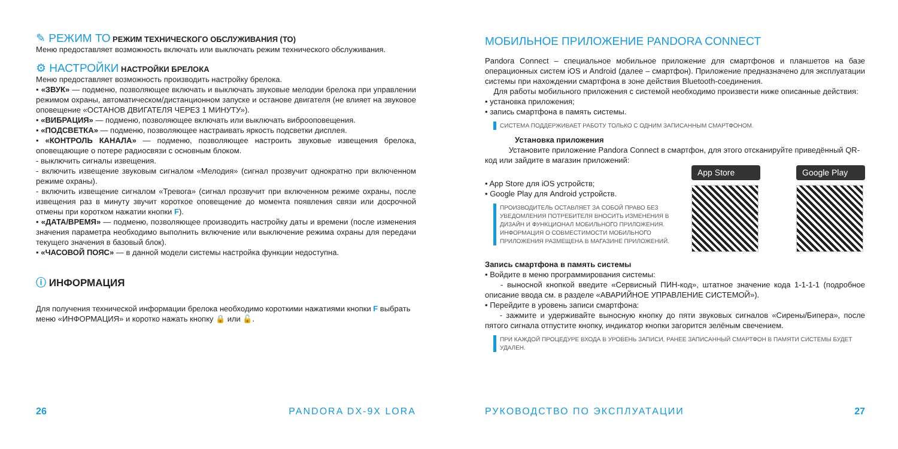✎ РЕЖИМ ТО РЕЖИМ ТЕХНИЧЕСКОГО ОБСЛУЖИВАНИЯ (ТО)
Меню предоставляет возможность включать или выключать режим технического обслуживания.
⚙ НАСТРОЙКИ НАСТРОЙКИ БРЕЛОКА
Меню предоставляет возможность производить настройку брелока.
• «ЗВУК» — подменю, позволяющее включать и выключать звуковые мелодии брелока при управлении режимом охраны, автоматическом/дистанционном запуске и останове двигателя (не влияет на звуковое оповещение «ОСТАНОВ ДВИГАТЕЛЯ ЧЕРЕЗ 1 МИНУТУ»).
• «ВИБРАЦИЯ» — подменю, позволяющее включать или выключать виброоповещения.
• «ПОДСВЕТКА» — подменю, позволяющее настраивать яркость подсветки дисплея.
• «КОНТРОЛЬ КАНАЛА» — подменю, позволяющее настроить звуковые извещения брелока, оповещающие о потере радиосвязи с основным блоком.
- выключить сигналы извещения.
- включить извещение звуковым сигналом «Мелодия» (сигнал прозвучит однократно при включенном режиме охраны).
- включить извещение сигналом «Тревога» (сигнал прозвучит при включенном режиме охраны, после извещения раз в минуту звучит короткое оповещение до момента появления связи или досрочной отмены при коротком нажатии кнопки F).
• «ДАТА/ВРЕМЯ» — подменю, позволяющее производить настройку даты и времени (после изменения значения параметра необходимо выполнить включение или выключение режима охраны для передачи текущего значения в базовый блок).
• «ЧАСОВОЙ ПОЯС» — в данной модели системы настройка функции недоступна.
ⓘ ИНФОРМАЦИЯ
Для получения технической информации брелока необходимо короткими нажатиями кнопки F выбрать меню «ИНФОРМАЦИЯ» и коротко нажать кнопку 🔒 или 🔓.
26 PANDORA DX-9X LORA
МОБИЛЬНОЕ ПРИЛОЖЕНИЕ PANDORA CONNECT
Pandora Connect – специальное мобильное приложение для смартфонов и планшетов на базе операционных систем iOS и Android (далее – смартфон). Приложение предназначено для эксплуатации системы при нахождении смартфона в зоне действия Bluetooth-соединения.
Для работы мобильного приложения с системой необходимо произвести ниже описанные действия:
• установка приложения;
• запись смартфона в память системы.
СИСТЕМА ПОДДЕРЖИВАЕТ РАБОТУ ТОЛЬКО С ОДНИМ ЗАПИСАННЫМ СМАРТФОНОМ.
Установка приложения
Установите приложение Pandora Connect в смартфон, для этого отсканируйте приведённый QR-код или зайдите в магазин приложений:
• App Store для iOS устройств;
• Google Play для Android устройств.
ПРОИЗВОДИТЕЛЬ ОСТАВЛЯЕТ ЗА СОБОЙ ПРАВО БЕЗ УВЕДОМЛЕНИЯ ПОТРЕБИТЕЛЯ ВНОСИТЬ ИЗМЕНЕНИЯ В ДИЗАЙН И ФУНКЦИОНАЛ МОБИЛЬНОГО ПРИЛОЖЕНИЯ.
ИНФОРМАЦИЯ О СОВМЕСТИМОСТИ МОБИЛЬНОГО ПРИЛОЖЕНИЯ РАЗМЕЩЕНА В МАГАЗИНЕ ПРИЛОЖЕНИЙ.
App Store Google Play
Запись смартфона в память системы
• Войдите в меню программирования системы:
- выносной кнопкой введите «Сервисный ПИН-код», штатное значение кода 1-1-1-1 (подробное описание ввода см. в разделе «АВАРИЙНОЕ УПРАВЛЕНИЕ СИСТЕМОЙ»).
• Перейдите в уровень записи смартфона:
- зажмите и удерживайте выносную кнопку до пяти звуковых сигналов «Сирены/Бипера», после пятого сигнала отпустите кнопку, индикатор кнопки загорится зелёным свечением.
ПРИ КАЖДОЙ ПРОЦЕДУРЕ ВХОДА В УРОВЕНЬ ЗАПИСИ, РАНЕЕ ЗАПИСАННЫЙ СМАРТФОН В ПАМЯТИ СИСТЕМЫ БУДЕТ УДАЛЕН.
РУКОВОДСТВО ПО ЭКСПЛУАТАЦИИ 27